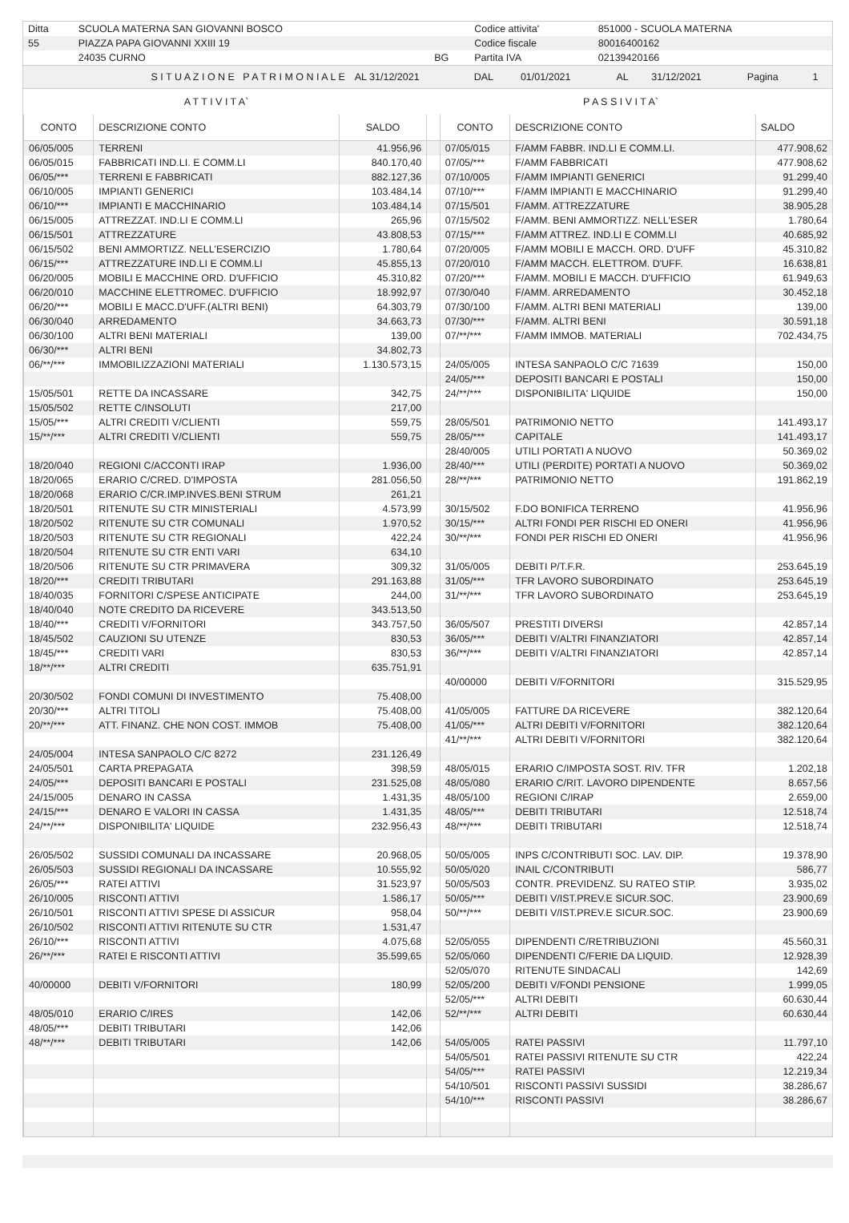| Ditta | SCUOLA MATERNA SAN GIOVANNI BOSCO | | Codice attivita' | 851000 - SCUOLA MATERNA |
| 55 | PIAZZA PAPA GIOVANNI XXIII 19 | | Codice fiscale | 80016400162 |
| | 24035 CURNO | BG | Partita IVA | 02139420166 |
| S I T U A Z I O N E P A T R I M O N I A L E | AL 31/12/2021 | DAL | 01/01/2021 | AL | 31/12/2021 | Pagina | 1 |
| A T T I V I T A` | P A S S I V I T A` |
| CONTO | DESCRIZIONE CONTO | SALDO | | CONTO | DESCRIZIONE CONTO | SALDO |
| --- | --- | --- | --- | --- | --- | --- |
| 06/05/005 | TERRENI | 41.956,96 | | 07/05/015 | F/AMM FABBR. IND.LI E COMM.LI. | 477.908,62 |
| 06/05/015 | FABBRICATI IND.LI. E COMM.LI | 840.170,40 | | 07/05/*** | F/AMM FABBRICATI | 477.908,62 |
| 06/05/*** | TERRENI E FABBRICATI | 882.127,36 | | 07/10/005 | F/AMM IMPIANTI GENERICI | 91.299,40 |
| 06/10/005 | IMPIANTI GENERICI | 103.484,14 | | 07/10/*** | F/AMM IMPIANTI E MACCHINARIO | 91.299,40 |
| 06/10/*** | IMPIANTI E MACCHINARIO | 103.484,14 | | 07/15/501 | F/AMM. ATTREZZATURE | 38.905,28 |
| 06/15/005 | ATTREZZAT. IND.LI E COMM.LI | 265,96 | | 07/15/502 | F/AMM. BENI AMMORTIZZ. NELL'ESER | 1.780,64 |
| 06/15/501 | ATTREZZATURE | 43.808,53 | | 07/15/*** | F/AMM ATTREZ. IND.LI E COMM.LI | 40.685,92 |
| 06/15/502 | BENI AMMORTIZZ. NELL'ESERCIZIO | 1.780,64 | | 07/20/005 | F/AMM MOBILI E MACCH. ORD. D'UFF | 45.310,82 |
| 06/15/*** | ATTREZZATURE IND.LI E COMM.LI | 45.855,13 | | 07/20/010 | F/AMM MACCH. ELETTROM. D'UFF. | 16.638,81 |
| 06/20/005 | MOBILI E MACCHINE ORD. D'UFFICIO | 45.310,82 | | 07/20/*** | F/AMM. MOBILI E MACCH. D'UFFICIO | 61.949,63 |
| 06/20/010 | MACCHINE ELETTROMEC. D'UFFICIO | 18.992,97 | | 07/30/040 | F/AMM. ARREDAMENTO | 30.452,18 |
| 06/20/*** | MOBILI E MACC.D'UFF.(ALTRI BENI) | 64.303,79 | | 07/30/100 | F/AMM. ALTRI BENI MATERIALI | 139,00 |
| 06/30/040 | ARREDAMENTO | 34.663,73 | | 07/30/*** | F/AMM. ALTRI BENI | 30.591,18 |
| 06/30/100 | ALTRI BENI MATERIALI | 139,00 | | 07/**/*** | F/AMM IMMOB. MATERIALI | 702.434,75 |
| 06/30/*** | ALTRI BENI | 34.802,73 | | | | |
| 06/**/*** | IMMOBILIZZAZIONI MATERIALI | 1.130.573,15 | | 24/05/005 | INTESA SANPAOLO C/C 71639 | 150,00 |
| | | | | 24/05/*** | DEPOSITI BANCARI E POSTALI | 150,00 |
| 15/05/501 | RETTE DA INCASSARE | 342,75 | | 24/**/*** | DISPONIBILITA' LIQUIDE | 150,00 |
| 15/05/502 | RETTE C/INSOLUTI | 217,00 | | | | |
| 15/05/*** | ALTRI CREDITI V/CLIENTI | 559,75 | | 28/05/501 | PATRIMONIO NETTO | 141.493,17 |
| 15/**/*** | ALTRI CREDITI V/CLIENTI | 559,75 | | 28/05/*** | CAPITALE | 141.493,17 |
| | | | | 28/40/005 | UTILI PORTATI A NUOVO | 50.369,02 |
| 18/20/040 | REGIONI C/ACCONTI IRAP | 1.936,00 | | 28/40/*** | UTILI (PERDITE) PORTATI A NUOVO | 50.369,02 |
| 18/20/065 | ERARIO C/CRED. D'IMPOSTA | 281.056,50 | | 28/**/*** | PATRIMONIO NETTO | 191.862,19 |
| 18/20/068 | ERARIO C/CR.IMP.INVES.BENI STRUM | 261,21 | | | | |
| 18/20/501 | RITENUTE SU CTR MINISTERIALI | 4.573,99 | | 30/15/502 | F.DO BONIFICA TERRENO | 41.956,96 |
| 18/20/502 | RITENUTE SU CTR COMUNALI | 1.970,52 | | 30/15/*** | ALTRI FONDI PER RISCHI ED ONERI | 41.956,96 |
| 18/20/503 | RITENUTE SU CTR REGIONALI | 422,24 | | 30/**/*** | FONDI PER RISCHI ED ONERI | 41.956,96 |
| 18/20/504 | RITENUTE SU CTR ENTI VARI | 634,10 | | | | |
| 18/20/506 | RITENUTE SU CTR PRIMAVERA | 309,32 | | 31/05/005 | DEBITI P/T.F.R. | 253.645,19 |
| 18/20/*** | CREDITI TRIBUTARI | 291.163,88 | | 31/05/*** | TFR LAVORO SUBORDINATO | 253.645,19 |
| 18/40/035 | FORNITORI C/SPESE ANTICIPATE | 244,00 | | 31/**/*** | TFR LAVORO SUBORDINATO | 253.645,19 |
| 18/40/040 | NOTE CREDITO DA RICEVERE | 343.513,50 | | | | |
| 18/40/*** | CREDITI V/FORNITORI | 343.757,50 | | 36/05/507 | PRESTITI DIVERSI | 42.857,14 |
| 18/45/502 | CAUZIONI SU UTENZE | 830,53 | | 36/05/*** | DEBITI V/ALTRI FINANZIATORI | 42.857,14 |
| 18/45/*** | CREDITI VARI | 830,53 | | 36/**/*** | DEBITI V/ALTRI FINANZIATORI | 42.857,14 |
| 18/**/*** | ALTRI CREDITI | 635.751,91 | | | | |
| | | | | 40/00000 | DEBITI V/FORNITORI | 315.529,95 |
| 20/30/502 | FONDI COMUNI DI INVESTIMENTO | 75.408,00 | | | | |
| 20/30/*** | ALTRI TITOLI | 75.408,00 | | 41/05/005 | FATTURE DA RICEVERE | 382.120,64 |
| 20/**/*** | ATT. FINANZ. CHE NON COST. IMMOB | 75.408,00 | | 41/05/*** | ALTRI DEBITI V/FORNITORI | 382.120,64 |
| | | | | 41/**/*** | ALTRI DEBITI V/FORNITORI | 382.120,64 |
| 24/05/004 | INTESA SANPAOLO C/C 8272 | 231.126,49 | | | | |
| 24/05/501 | CARTA PREPAGATA | 398,59 | | 48/05/015 | ERARIO C/IMPOSTA SOST. RIV. TFR | 1.202,18 |
| 24/05/*** | DEPOSITI BANCARI E POSTALI | 231.525,08 | | 48/05/080 | ERARIO C/RIT. LAVORO DIPENDENTE | 8.657,56 |
| 24/15/005 | DENARO IN CASSA | 1.431,35 | | 48/05/100 | REGIONI C/IRAP | 2.659,00 |
| 24/15/*** | DENARO E VALORI IN CASSA | 1.431,35 | | 48/05/*** | DEBITI TRIBUTARI | 12.518,74 |
| 24/**/*** | DISPONIBILITA' LIQUIDE | 232.956,43 | | 48/**/*** | DEBITI TRIBUTARI | 12.518,74 |
| 26/05/502 | SUSSIDI COMUNALI DA INCASSARE | 20.968,05 | | 50/05/005 | INPS C/CONTRIBUTI SOC. LAV. DIP. | 19.378,90 |
| 26/05/503 | SUSSIDI REGIONALI DA INCASSARE | 10.555,92 | | 50/05/020 | INAIL C/CONTRIBUTI | 586,77 |
| 26/05/*** | RATEI ATTIVI | 31.523,97 | | 50/05/503 | CONTR. PREVIDENZ. SU RATEO STIP. | 3.935,02 |
| 26/10/005 | RISCONTI ATTIVI | 1.586,17 | | 50/05/*** | DEBITI V/IST.PREV.E SICUR.SOC. | 23.900,69 |
| 26/10/501 | RISCONTI ATTIVI SPESE DI ASSICUR | 958,04 | | 50/**/*** | DEBITI V/IST.PREV.E SICUR.SOC. | 23.900,69 |
| 26/10/502 | RISCONTI ATTIVI RITENUTE SU CTR | 1.531,47 | | | | |
| 26/10/*** | RISCONTI ATTIVI | 4.075,68 | | 52/05/055 | DIPENDENTI C/RETRIBUZIONI | 45.560,31 |
| 26/**/*** | RATEI E RISCONTI ATTIVI | 35.599,65 | | 52/05/060 | DIPENDENTI C/FERIE DA LIQUID. | 12.928,39 |
| | | | | 52/05/070 | RITENUTE SINDACALI | 142,69 |
| 40/00000 | DEBITI V/FORNITORI | 180,99 | | 52/05/200 | DEBITI V/FONDI PENSIONE | 1.999,05 |
| | | | | 52/05/*** | ALTRI DEBITI | 60.630,44 |
| 48/05/010 | ERARIO C/IRES | 142,06 | | 52/**/*** | ALTRI DEBITI | 60.630,44 |
| 48/05/*** | DEBITI TRIBUTARI | 142,06 | | | | |
| 48/**/*** | DEBITI TRIBUTARI | 142,06 | | 54/05/005 | RATEI PASSIVI | 11.797,10 |
| | | | | 54/05/501 | RATEI PASSIVI RITENUTE SU CTR | 422,24 |
| | | | | 54/05/*** | RATEI PASSIVI | 12.219,34 |
| | | | | 54/10/501 | RISCONTI PASSIVI SUSSIDI | 38.286,67 |
| | | | | 54/10/*** | RISCONTI PASSIVI | 38.286,67 |